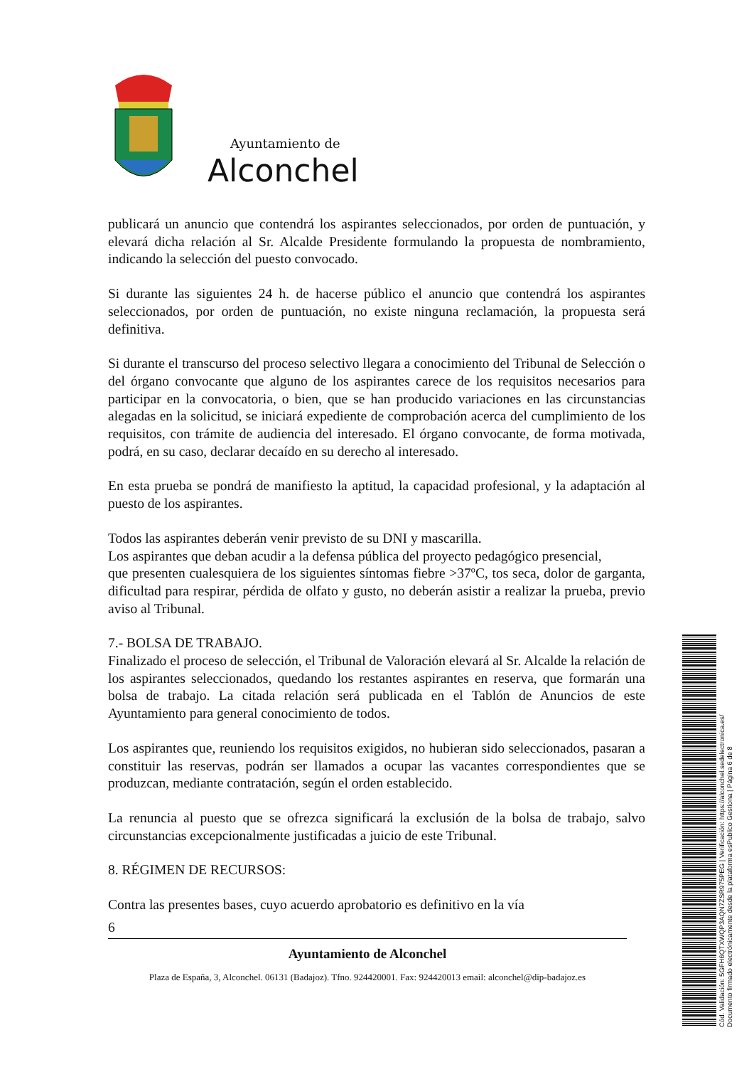Ayuntamiento de
Alconchel
publicará un anuncio que contendrá los aspirantes seleccionados, por orden de puntuación, y elevará dicha relación al Sr. Alcalde Presidente formulando la propuesta de nombramiento, indicando la selección del puesto convocado.
Si durante las siguientes 24 h. de hacerse público el anuncio que contendrá los aspirantes seleccionados, por orden de puntuación, no existe ninguna reclamación, la propuesta será definitiva.
Si durante el transcurso del proceso selectivo llegara a conocimiento del Tribunal de Selección o del órgano convocante que alguno de los aspirantes carece de los requisitos necesarios para participar en la convocatoria, o bien, que se han producido variaciones en las circunstancias alegadas en la solicitud, se iniciará expediente de comprobación acerca del cumplimiento de los requisitos, con trámite de audiencia del interesado. El órgano convocante, de forma motivada, podrá, en su caso, declarar decaído en su derecho al interesado.
En esta prueba se pondrá de manifiesto la aptitud, la capacidad profesional, y la adaptación al puesto de los aspirantes.
Todos las aspirantes deberán venir previsto de su DNI y mascarilla.
Los aspirantes que deban acudir a la defensa pública del proyecto pedagógico presencial,
que presenten cualesquiera de los siguientes síntomas fiebre >37ºC, tos seca, dolor de garganta, dificultad para respirar, pérdida de olfato y gusto, no deberán asistir a realizar la prueba, previo aviso al Tribunal.
7.- BOLSA DE TRABAJO.
Finalizado el proceso de selección, el Tribunal de Valoración elevará al Sr. Alcalde la relación de los aspirantes seleccionados, quedando los restantes aspirantes en reserva, que formarán una bolsa de trabajo. La citada relación será publicada en el Tablón de Anuncios de este Ayuntamiento para general conocimiento de todos.
Los aspirantes que, reuniendo los requisitos exigidos, no hubieran sido seleccionados, pasaran a constituir las reservas, podrán ser llamados a ocupar las vacantes correspondientes que se produzcan, mediante contratación, según el orden establecido.
La renuncia al puesto que se ofrezca significará la exclusión de la bolsa de trabajo, salvo circunstancias excepcionalmente justificadas a juicio de este Tribunal.
8. RÉGIMEN DE RECURSOS:
Contra las presentes bases, cuyo acuerdo aprobatorio es definitivo en la vía
6
Ayuntamiento de Alconchel
Plaza de España, 3, Alconchel. 06131 (Badajoz). Tfno. 924420001. Fax: 924420013 email: alconchel@dip-badajoz.es
Cód. Validación: 5GFH6QTXWQP3AQN7ZSR975PEG | Verificación: https://alconchel.sedelectronica.es/
Documento firmado electrónicamente desde la plataforma esPublico Gestiona | Página 6 de 8